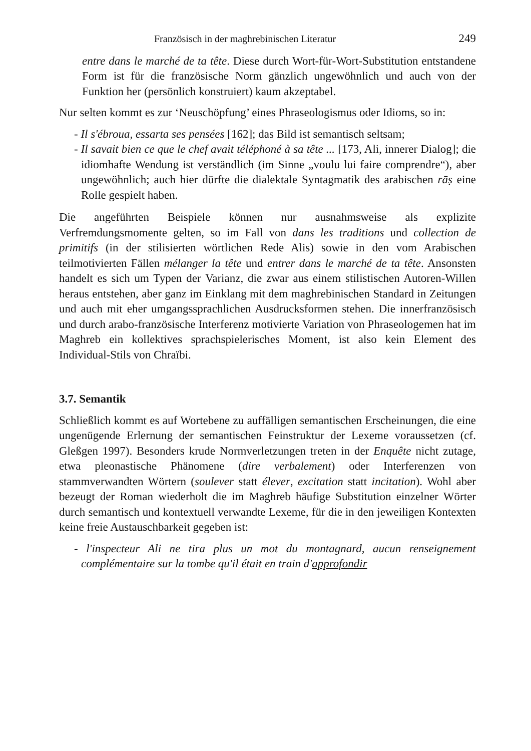Französisch in der maghrebinischen Literatur 249
entre dans le marché de ta tête. Diese durch Wort-für-Wort-Substitution entstandene Form ist für die französische Norm gänzlich ungewöhnlich und auch von der Funktion her (persönlich konstruiert) kaum akzeptabel.
Nur selten kommt es zur ‘Neuschöpfung’ eines Phraseologismus oder Idioms, so in:
- Il s'ébroua, essarta ses pensées [162]; das Bild ist semantisch seltsam;
- Il savait bien ce que le chef avait téléphoné à sa tête ... [173, Ali, innerer Dialog]; die idiomhafte Wendung ist verständlich (im Sinne „voulu lui faire comprendre“), aber ungewöhnlich; auch hier dürfte die dialektale Syntagmatik des arabischen rāṣ eine Rolle gespielt haben.
Die angeführten Beispiele können nur ausnahmsweise als explizite Verfremdungsmomente gelten, so im Fall von dans les traditions und collection de primitifs (in der stilisierten wörtlichen Rede Alis) sowie in den vom Arabischen teilmotivierten Fällen mélanger la tête und entrer dans le marché de ta tête. Ansonsten handelt es sich um Typen der Varianz, die zwar aus einem stilistischen Autoren-Willen heraus entstehen, aber ganz im Einklang mit dem maghrebinischen Standard in Zeitungen und auch mit eher umgangssprachlichen Ausdrucksformen stehen. Die innerfranzösisch und durch arabo-französische Interferenz motivierte Variation von Phraseologemen hat im Maghreb ein kollektives sprachspielerisches Moment, ist also kein Element des Individual-Stils von Chraïbi.
3.7. Semantik
Schließlich kommt es auf Wortebene zu auffälligen semantischen Erscheinungen, die eine ungenügende Erlernung der semantischen Feinstruktur der Lexeme voraussetzen (cf. Gleßgen 1997). Besonders krude Normverletzungen treten in der Enquête nicht zutage, etwa pleonastische Phänomene (dire verbalement) oder Interferenzen von stammverwandten Wörtern (soulever statt élever, excitation statt incitation). Wohl aber bezeugt der Roman wiederholt die im Maghreb häufige Substitution einzelner Wörter durch semantisch und kontextuell verwandte Lexeme, für die in den jeweiligen Kontexten keine freie Austauschbarkeit gegeben ist:
- l'inspecteur Ali ne tira plus un mot du montagnard, aucun renseignement complémentaire sur la tombe qu'il était en train d'approfondir